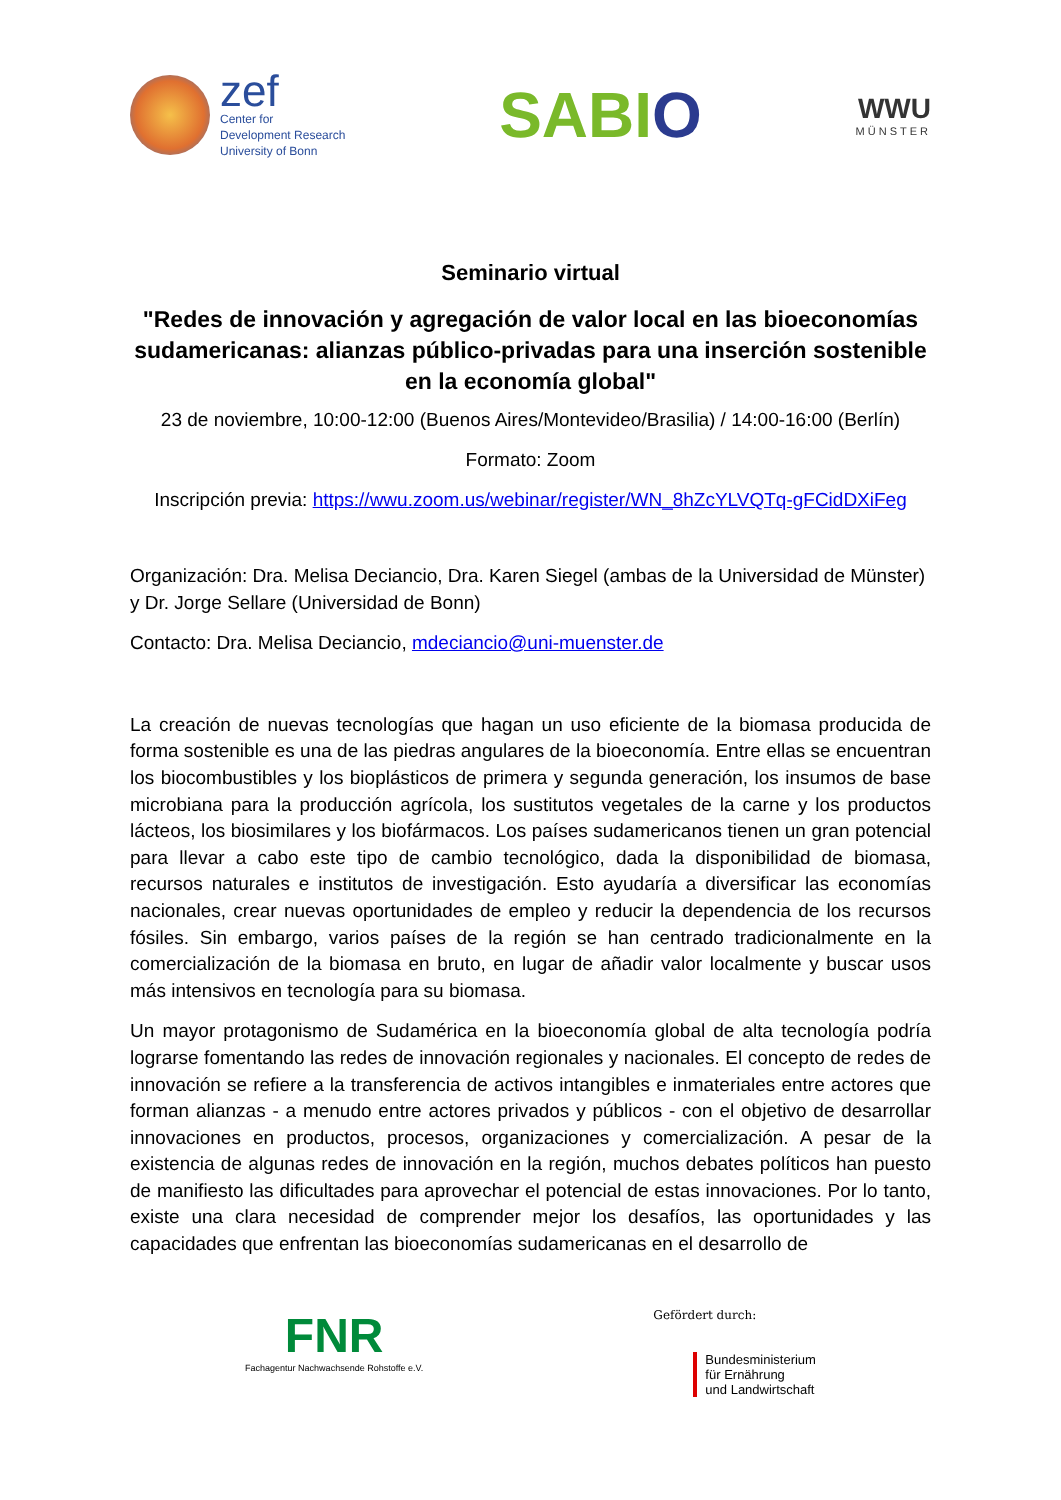zef
Center for
Development Research
University of Bonn
SABIO
WWU
MÜNSTER
Seminario virtual
"Redes de innovación y agregación de valor local en las bioeconomías sudamericanas: alianzas público-privadas para una inserción sostenible en la economía global"
23 de noviembre, 10:00-12:00 (Buenos Aires/Montevideo/Brasilia) / 14:00-16:00 (Berlín)
Formato: Zoom
Inscripción previa: https://wwu.zoom.us/webinar/register/WN_8hZcYLVQTq-gFCidDXiFeg
Organización: Dra. Melisa Deciancio, Dra. Karen Siegel (ambas de la Universidad de Münster) y Dr. Jorge Sellare (Universidad de Bonn)
Contacto: Dra. Melisa Deciancio, mdeciancio@uni-muenster.de
La creación de nuevas tecnologías que hagan un uso eficiente de la biomasa producida de forma sostenible es una de las piedras angulares de la bioeconomía. Entre ellas se encuentran los biocombustibles y los bioplásticos de primera y segunda generación, los insumos de base microbiana para la producción agrícola, los sustitutos vegetales de la carne y los productos lácteos, los biosimilares y los biofármacos. Los países sudamericanos tienen un gran potencial para llevar a cabo este tipo de cambio tecnológico, dada la disponibilidad de biomasa, recursos naturales e institutos de investigación. Esto ayudaría a diversificar las economías nacionales, crear nuevas oportunidades de empleo y reducir la dependencia de los recursos fósiles. Sin embargo, varios países de la región se han centrado tradicionalmente en la comercialización de la biomasa en bruto, en lugar de añadir valor localmente y buscar usos más intensivos en tecnología para su biomasa.
Un mayor protagonismo de Sudamérica en la bioeconomía global de alta tecnología podría lograrse fomentando las redes de innovación regionales y nacionales. El concepto de redes de innovación se refiere a la transferencia de activos intangibles e inmateriales entre actores que forman alianzas - a menudo entre actores privados y públicos - con el objetivo de desarrollar innovaciones en productos, procesos, organizaciones y comercialización. A pesar de la existencia de algunas redes de innovación en la región, muchos debates políticos han puesto de manifiesto las dificultades para aprovechar el potencial de estas innovaciones. Por lo tanto, existe una clara necesidad de comprender mejor los desafíos, las oportunidades y las capacidades que enfrentan las bioeconomías sudamericanas en el desarrollo de
FNR
Fachagentur Nachwachsende Rohstoffe e.V.
Gefördert durch:
Bundesministerium
für Ernährung
und Landwirtschaft